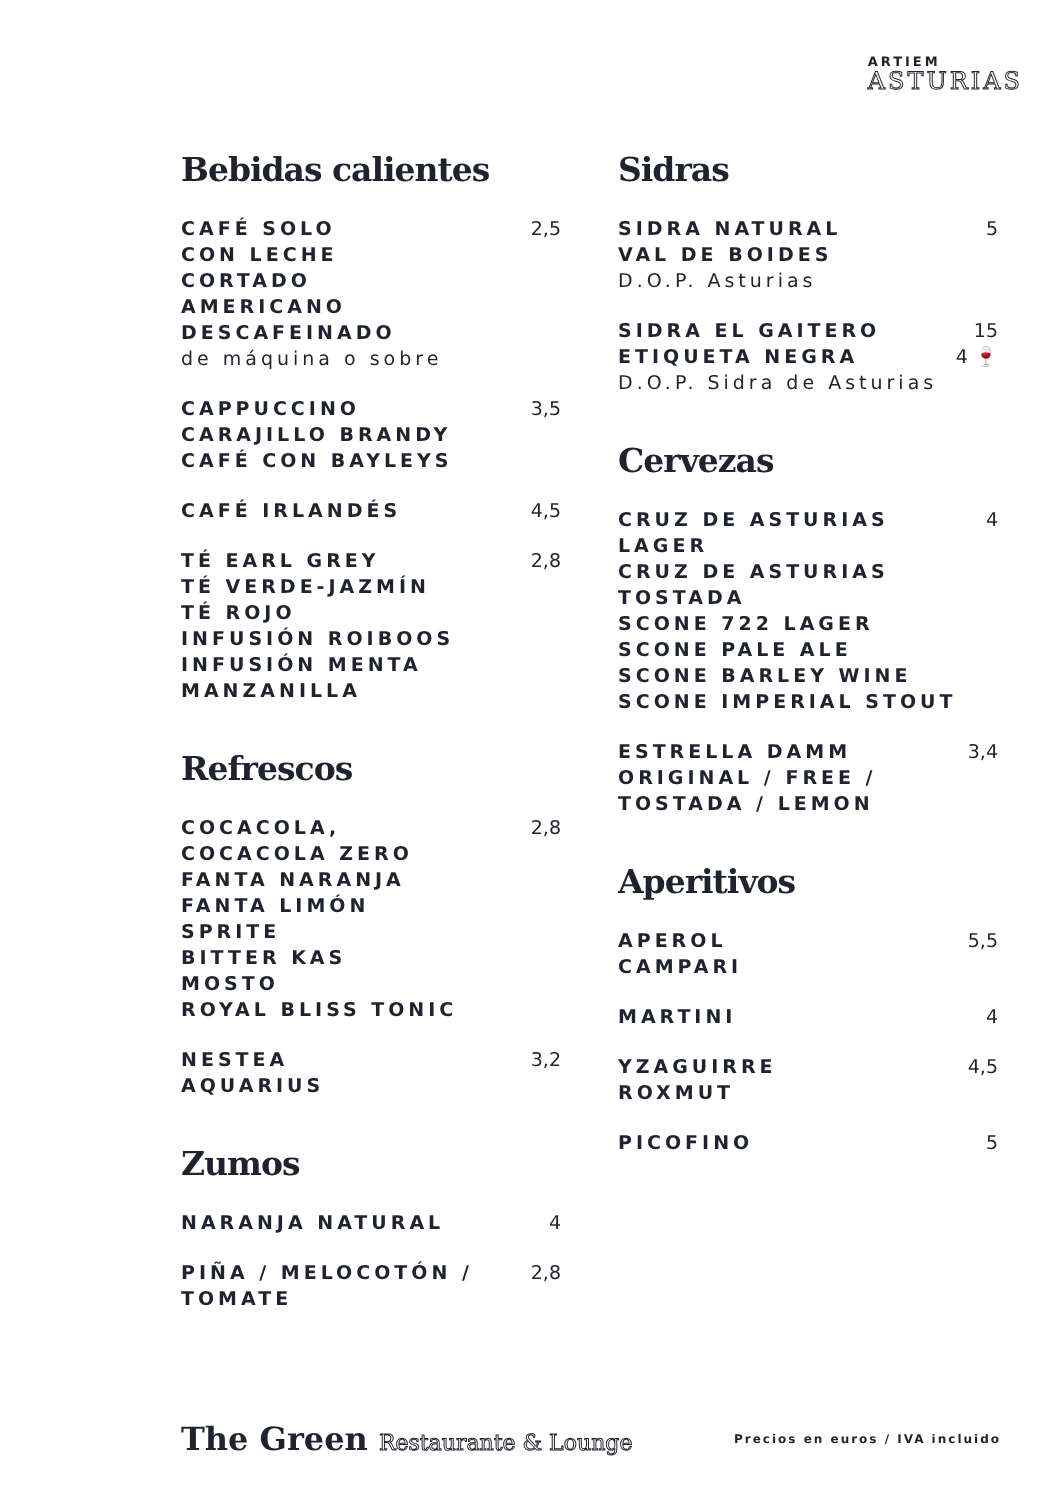ARTIEM
ASTURIAS
Bebidas calientes
CAFÉ SOLO
CON LECHE
CORTADO
AMERICANO
DESCAFEINADO
de máquina o sobre
2,5
CAPPUCCINO
CARAJILLO BRANDY
CAFÉ CON BAYLEYS
3,5
CAFÉ IRLANDÉS 4,5
TÉ EARL GREY
TÉ VERDE-JAZMÍN
TÉ ROJO
INFUSIÓN ROIBOOS
INFUSIÓN MENTA
MANZANILLA
2,8
Refrescos
COCACOLA,
COCACOLA ZERO
FANTA NARANJA
FANTA LIMÓN
SPRITE
BITTER KAS
MOSTO
ROYAL BLISS TONIC
2,8
NESTEA
AQUARIUS
3,2
Zumos
NARANJA NATURAL 4
PIÑA / MELOCOTÓN /
TOMATE
2,8
Sidras
SIDRA NATURAL
VAL DE BOIDES
D.O.P. Asturias
5
SIDRA EL GAITERO
ETIQUETA NEGRA
D.O.P. Sidra de Asturias
15
4 🍷
Cervezas
CRUZ DE ASTURIAS LAGER
CRUZ DE ASTURIAS
TOSTADA
SCONE 722 LAGER
SCONE PALE ALE
SCONE BARLEY WINE
SCONE IMPERIAL STOUT
4
ESTRELLA DAMM
ORIGINAL / FREE /
TOSTADA / LEMON
3,4
Aperitivos
APEROL
CAMPARI
5,5
MARTINI 4
YZAGUIRRE
ROXMUT
4,5
PICOFINO 5
The Green Restaurante & Lounge
Precios en euros / IVA incluido